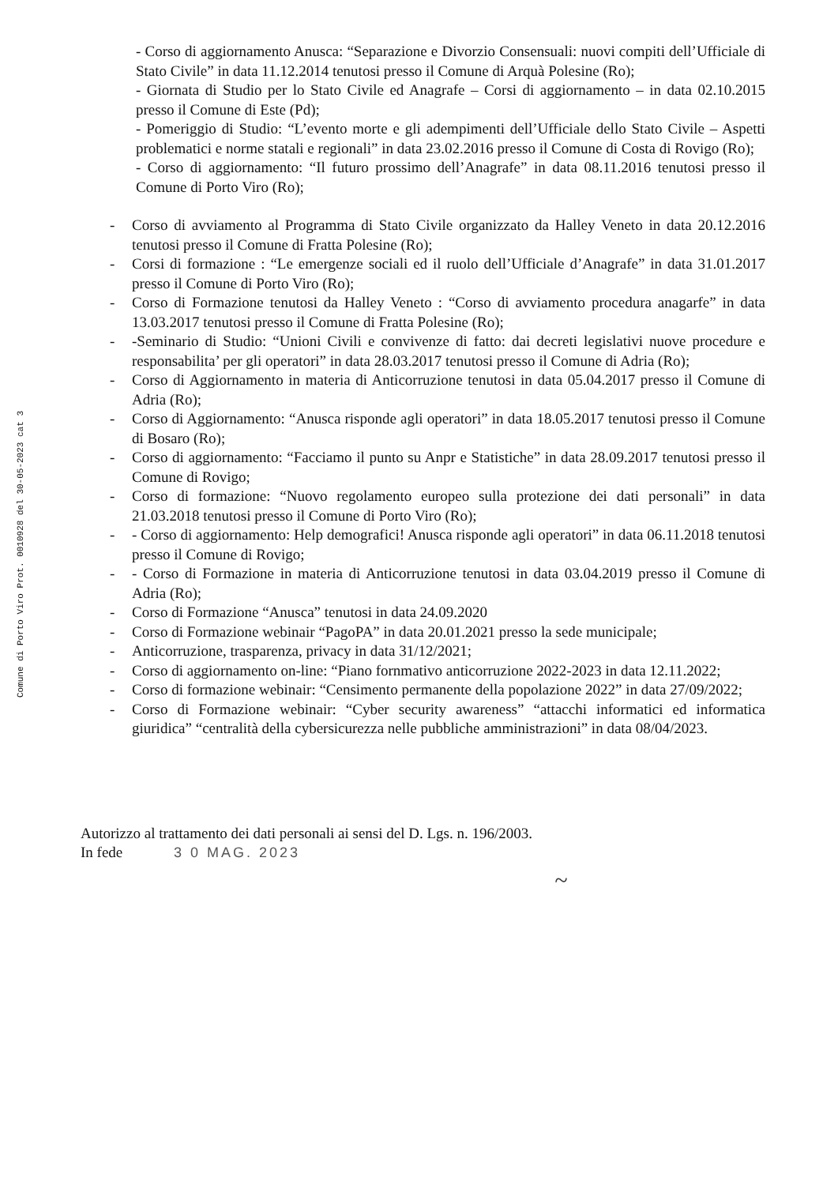Comune di Porto Viro Prot. 0010928 del 30-05-2023 cat 3
- Corso di aggiornamento Anusca: “Separazione e Divorzio Consensuali: nuovi compiti dell’Ufficiale di Stato Civile” in data 11.12.2014 tenutosi presso il Comune di Arquà Polesine (Ro);
- Giornata di Studio per lo Stato Civile ed Anagrafe – Corsi di aggiornamento – in data 02.10.2015 presso il Comune di Este (Pd);
- Pomeriggio di Studio: “L’evento morte e gli adempimenti dell’Ufficiale dello Stato Civile – Aspetti problematici e norme statali e regionali” in data 23.02.2016 presso il Comune di Costa di Rovigo (Ro);
- Corso di aggiornamento: “Il futuro prossimo dell’Anagrafe” in data 08.11.2016 tenutosi presso il Comune di Porto Viro (Ro);
- Corso di avviamento al Programma di Stato Civile organizzato da Halley Veneto in data 20.12.2016 tenutosi presso il Comune di Fratta Polesine (Ro);
- Corsi di formazione : “Le emergenze sociali ed il ruolo dell’Ufficiale d’Anagrafe” in data 31.01.2017 presso il Comune di Porto Viro (Ro);
- Corso di Formazione tenutosi da Halley Veneto : “Corso di avviamento procedura anagarfe” in data 13.03.2017 tenutosi presso il Comune di Fratta Polesine (Ro);
- -Seminario di Studio: “Unioni Civili e convivenze di fatto: dai decreti legislativi nuove procedure e responsabilita’ per gli operatori” in data 28.03.2017 tenutosi presso il Comune di Adria (Ro);
- Corso di Aggiornamento in materia di Anticorruzione tenutosi in data 05.04.2017 presso il Comune di Adria (Ro);
- Corso di Aggiornamento: “Anusca risponde agli operatori” in data 18.05.2017 tenutosi presso il Comune di Bosaro (Ro);
- Corso di aggiornamento: “Facciamo il punto su Anpr e Statistiche” in data 28.09.2017 tenutosi presso il Comune di Rovigo;
- Corso di formazione: “Nuovo regolamento europeo sulla protezione dei dati personali” in data 21.03.2018 tenutosi presso il Comune di Porto Viro (Ro);
- - Corso di aggiornamento: Help demografici! Anusca risponde agli operatori” in data 06.11.2018 tenutosi presso il Comune di Rovigo;
- - Corso di Formazione in materia di Anticorruzione tenutosi in data 03.04.2019 presso il Comune di Adria (Ro);
- Corso di Formazione “Anusca” tenutosi in data 24.09.2020
- Corso di Formazione webinair “PagoPA” in data 20.01.2021 presso la sede municipale;
- Anticorruzione, trasparenza, privacy in data 31/12/2021;
- Corso di aggiornamento on-line: “Piano fornmativo anticorruzione 2022-2023 in data 12.11.2022;
- Corso di formazione webinair: “Censimento permanente della popolazione 2022” in data 27/09/2022;
- Corso di Formazione webinair: “Cyber security awareness” “attacchi informatici ed informatica giuridica” “centralità della cybersicurezza nelle pubbliche amministrazioni” in data 08/04/2023.
Autorizzo al trattamento dei dati personali ai sensi del D. Lgs. n. 196/2003.
In fede 3 0 MAG. 2023
~